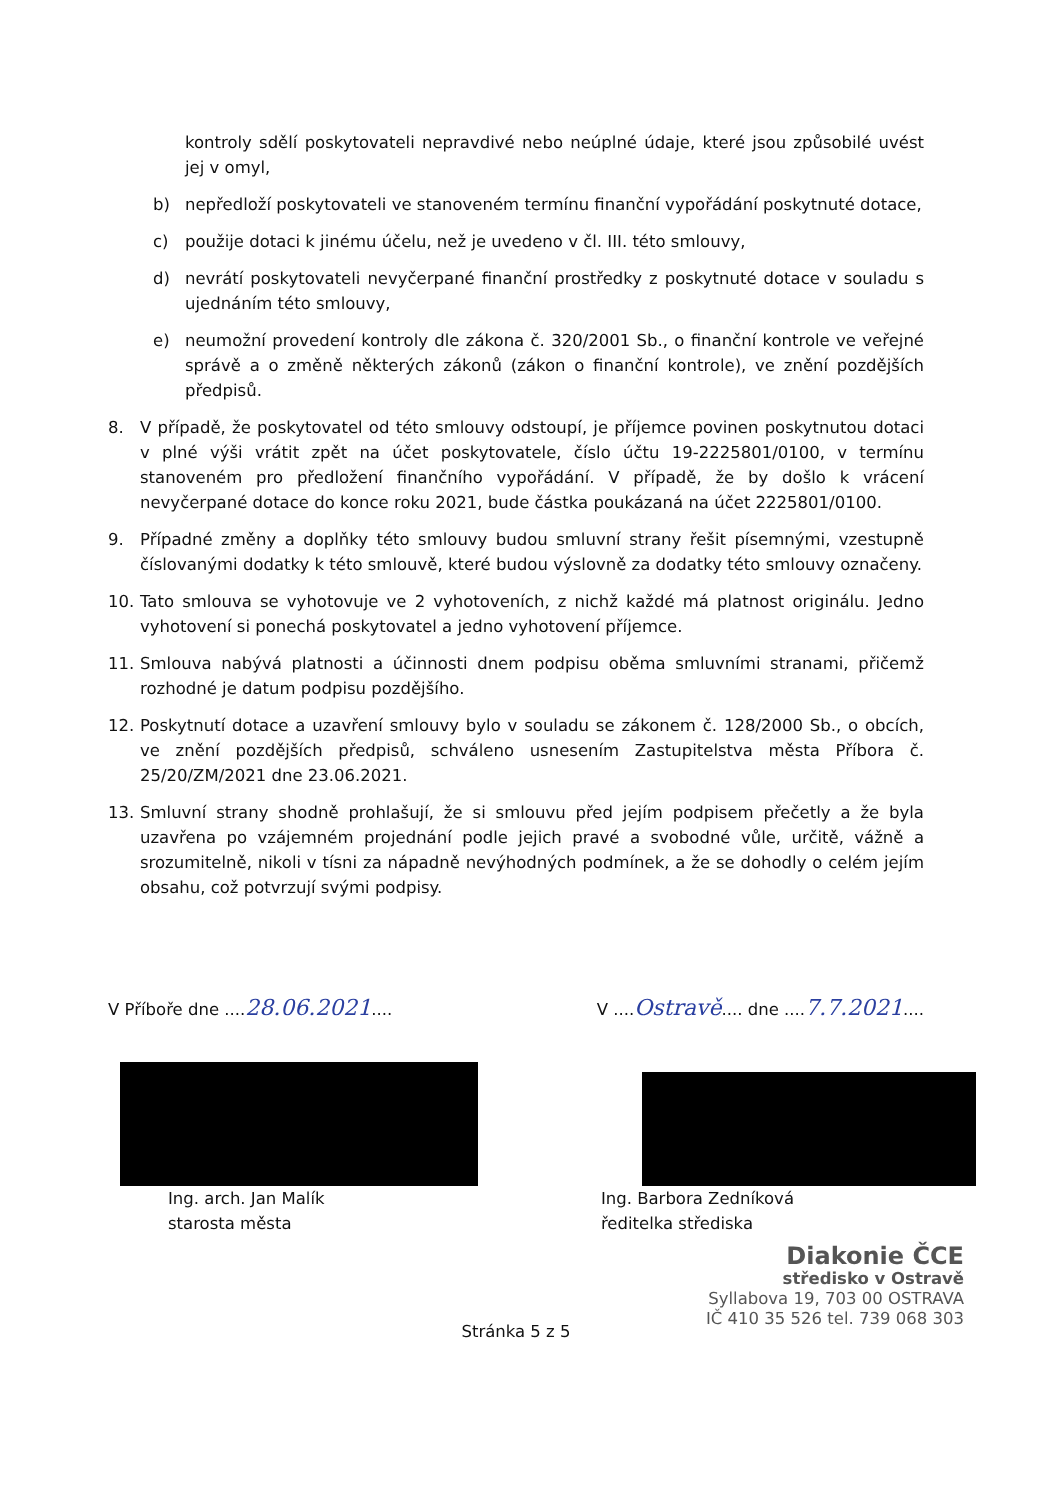kontroly sdělí poskytovateli nepravdivé nebo neúplné údaje, které jsou způsobilé uvést jej v omyl,
b) nepředloží poskytovateli ve stanoveném termínu finanční vypořádání poskytnuté dotace,
c) použije dotaci k jinému účelu, než je uvedeno v čl. III. této smlouvy,
d) nevrátí poskytovateli nevyčerpané finanční prostředky z poskytnuté dotace v souladu s ujednáním této smlouvy,
e) neumožní provedení kontroly dle zákona č. 320/2001 Sb., o finanční kontrole ve veřejné správě a o změně některých zákonů (zákon o finanční kontrole), ve znění pozdějších předpisů.
8. V případě, že poskytovatel od této smlouvy odstoupí, je příjemce povinen poskytnutou dotaci v plné výši vrátit zpět na účet poskytovatele, číslo účtu 19-2225801/0100, v termínu stanoveném pro předložení finančního vypořádání. V případě, že by došlo k vrácení nevyčerpané dotace do konce roku 2021, bude částka poukázaná na účet 2225801/0100.
9. Případné změny a doplňky této smlouvy budou smluvní strany řešit písemnými, vzestupně číslovanými dodatky k této smlouvě, které budou výslovně za dodatky této smlouvy označeny.
10. Tato smlouva se vyhotovuje ve 2 vyhotoveních, z nichž každé má platnost originálu. Jedno vyhotovení si ponechá poskytovatel a jedno vyhotovení příjemce.
11. Smlouva nabývá platnosti a účinnosti dnem podpisu oběma smluvními stranami, přičemž rozhodné je datum podpisu pozdějšího.
12. Poskytnutí dotace a uzavření smlouvy bylo v souladu se zákonem č. 128/2000 Sb., o obcích, ve znění pozdějších předpisů, schváleno usnesením Zastupitelstva města Příbora č. 25/20/ZM/2021 dne 23.06.2021.
13. Smluvní strany shodně prohlašují, že si smlouvu před jejím podpisem přečetly a že byla uzavřena po vzájemném projednání podle jejich pravé a svobodné vůle, určitě, vážně a srozumitelně, nikoli v tísni za nápadně nevýhodných podmínek, a že se dohodly o celém jejím obsahu, což potvrzují svými podpisy.
V Příboře dne ....28.06.2021....
V ....Ostravě.... dne ....7.7.2021....
Ing. arch. Jan Malík
starosta města
Ing. Barbora Zedníková
ředitelka střediska
Diakonie ČCE
středisko v Ostravě
Syllabova 19, 703 00 OSTRAVA
IČ 410 35 526 tel. 739 068 303
Stránka 5 z 5